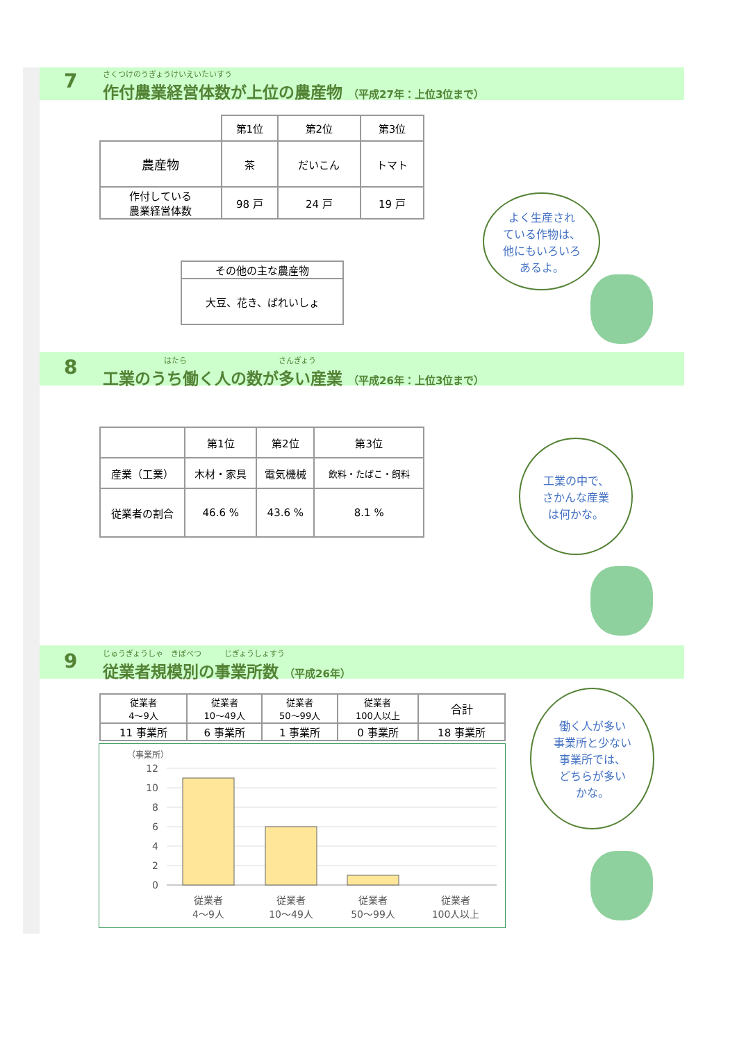さくつけのうぎょうけいえいたいすう
作付農業経営体数が上位の農産物 （平成27年：上位3位まで）
7
| | 第1位 | 第2位 | 第3位 |
| 農産物 | 茶 | だいこん | トマト |
| 作付している 農業経営体数 | 98 戸 | 24 戸 | 19 戸 |
| その他の主な農産物 |
| 大豆、花き、ばれいしょ |
よく生産され
ている作物は、
他にもいろいろ
あるよ。
　　　　　　　　はたら　　　　　　　　　　　　さんぎょう
工業のうち働く人の数が多い産業 （平成26年：上位3位まで）
8
| | 第1位 | 第2位 | 第3位 |
| 産業（工業） | 木材・家具 | 電気機械 | 飲料・たばこ・飼料 |
| 従業者の割合 | 46.6 % | 43.6 % | 8.1 % |
工業の中で、
さかんな産業
は何かな。
じゅうぎょうしゃ　きぼべつ　　　じぎょうしょすう
従業者規模別の事業所数 （平成26年）
9
| 従業者 4～9人 | 従業者 10～49人 | 従業者 50～99人 | 従業者 100人以上 | 合計 |
| 11 事業所 | 6 事業所 | 1 事業所 | 0 事業所 | 18 事業所 |
（事業所）
12
10
8
6
4
2
0
従業者
4～9人
従業者
10～49人
従業者
50～99人
従業者
100人以上
働く人が多い
事業所と少ない
事業所では、
どちらが多い
かな。